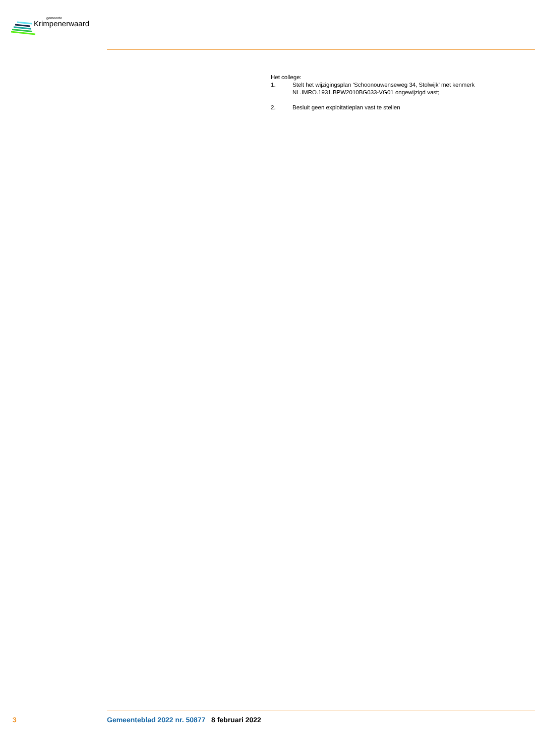gemeente
Krimpenerwaard
Het college:
1. Stelt het wijzigingsplan ‘Schoonouwenseweg 34, Stolwijk’ met kenmerk
NL.IMRO.1931.BPW2010BG033-VG01 ongewijzigd vast;
2. Besluit geen exploitatieplan vast te stellen
3 Gemeenteblad 2022 nr. 50877 8 februari 2022